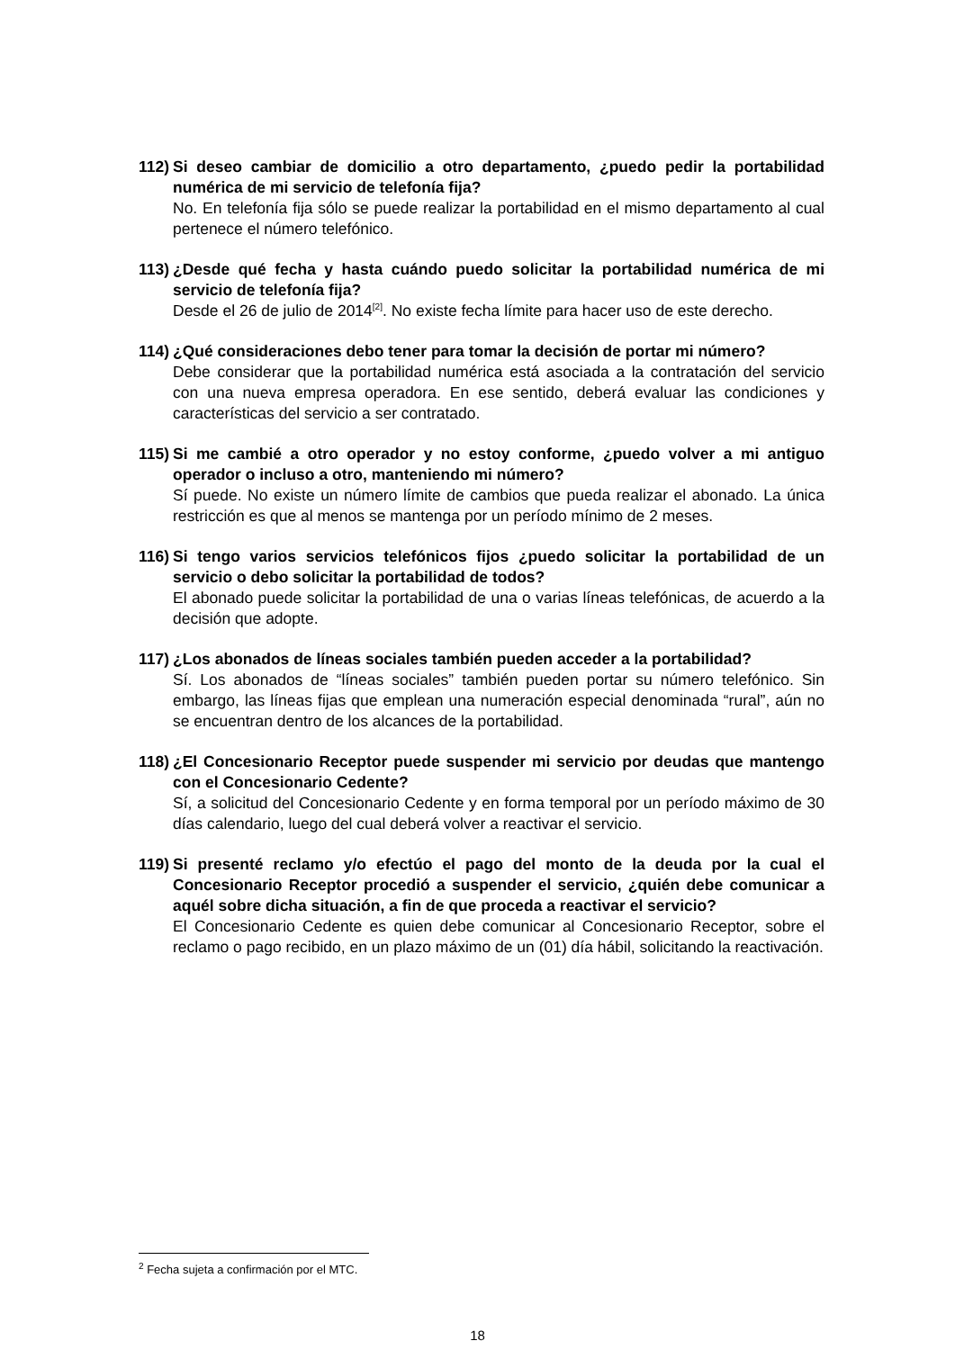112) Si deseo cambiar de domicilio a otro departamento, ¿puedo pedir la portabilidad numérica de mi servicio de telefonía fija?
No. En telefonía fija sólo se puede realizar la portabilidad en el mismo departamento al cual pertenece el número telefónico.
113) ¿Desde qué fecha y hasta cuándo puedo solicitar la portabilidad numérica de mi servicio de telefonía fija?
Desde el 26 de julio de 2014<sup>[2]</sup>. No existe fecha límite para hacer uso de este derecho.
114) ¿Qué consideraciones debo tener para tomar la decisión de portar mi número?
Debe considerar que la portabilidad numérica está asociada a la contratación del servicio con una nueva empresa operadora. En ese sentido, deberá evaluar las condiciones y características del servicio a ser contratado.
115) Si me cambié a otro operador y no estoy conforme, ¿puedo volver a mi antiguo operador o incluso a otro, manteniendo mi número?
Sí puede. No existe un número límite de cambios que pueda realizar el abonado. La única restricción es que al menos se mantenga por un período mínimo de 2 meses.
116) Si tengo varios servicios telefónicos fijos ¿puedo solicitar la portabilidad de un servicio o debo solicitar la portabilidad de todos?
El abonado puede solicitar la portabilidad de una o varias líneas telefónicas, de acuerdo a la decisión que adopte.
117) ¿Los abonados de líneas sociales también pueden acceder a la portabilidad?
Sí. Los abonados de “líneas sociales” también pueden portar su número telefónico. Sin embargo, las líneas fijas que emplean una numeración especial denominada “rural”, aún no se encuentran dentro de los alcances de la portabilidad.
118) ¿El Concesionario Receptor puede suspender mi servicio por deudas que mantengo con el Concesionario Cedente?
Sí, a solicitud del Concesionario Cedente y en forma temporal por un período máximo de 30 días calendario, luego del cual deberá volver a reactivar el servicio.
119) Si presenté reclamo y/o efectúo el pago del monto de la deuda por la cual el Concesionario Receptor procedió a suspender el servicio, ¿quién debe comunicar a aquél sobre dicha situación, a fin de que proceda a reactivar el servicio?
El Concesionario Cedente es quien debe comunicar al Concesionario Receptor, sobre el reclamo o pago recibido, en un plazo máximo de un (01) día hábil, solicitando la reactivación.
<sup>2</sup> Fecha sujeta a confirmación por el MTC.
18